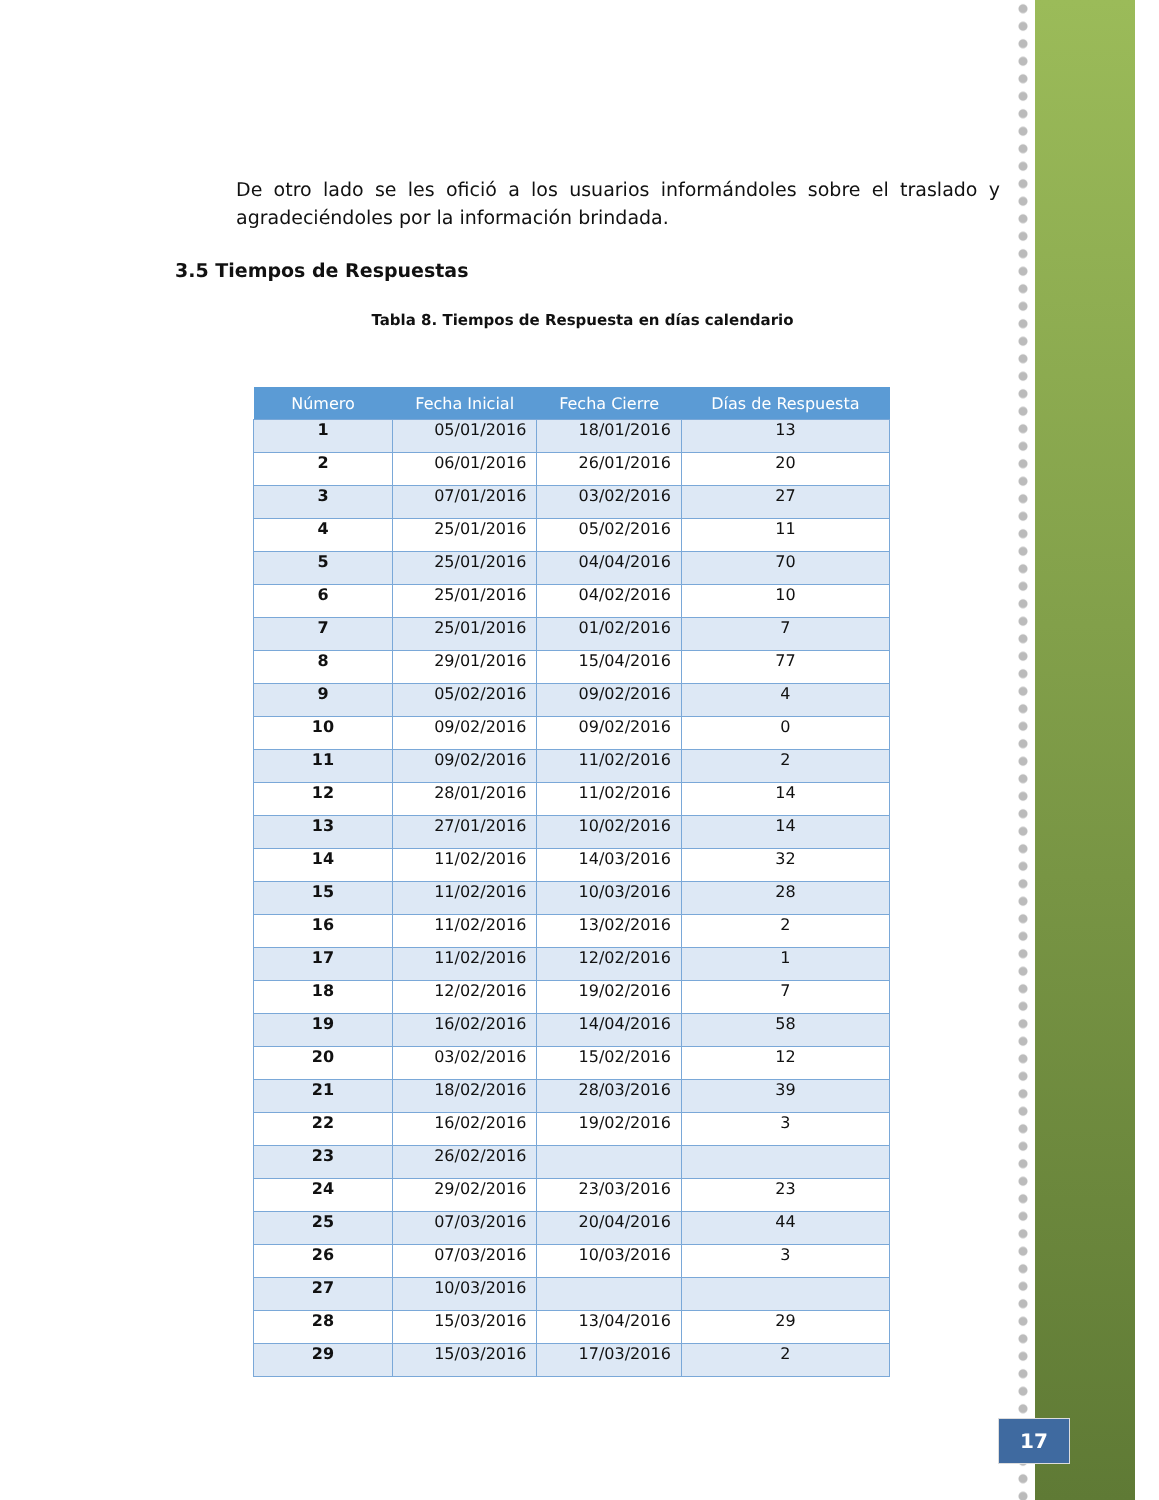De otro lado se les ofició a los usuarios informándoles sobre el traslado y agradeciéndoles por la información brindada.
3.5 Tiempos de Respuestas
Tabla 8. Tiempos de Respuesta en días calendario
| Número | Fecha Inicial | Fecha Cierre | Días de Respuesta |
| --- | --- | --- | --- |
| 1 | 05/01/2016 | 18/01/2016 | 13 |
| 2 | 06/01/2016 | 26/01/2016 | 20 |
| 3 | 07/01/2016 | 03/02/2016 | 27 |
| 4 | 25/01/2016 | 05/02/2016 | 11 |
| 5 | 25/01/2016 | 04/04/2016 | 70 |
| 6 | 25/01/2016 | 04/02/2016 | 10 |
| 7 | 25/01/2016 | 01/02/2016 | 7 |
| 8 | 29/01/2016 | 15/04/2016 | 77 |
| 9 | 05/02/2016 | 09/02/2016 | 4 |
| 10 | 09/02/2016 | 09/02/2016 | 0 |
| 11 | 09/02/2016 | 11/02/2016 | 2 |
| 12 | 28/01/2016 | 11/02/2016 | 14 |
| 13 | 27/01/2016 | 10/02/2016 | 14 |
| 14 | 11/02/2016 | 14/03/2016 | 32 |
| 15 | 11/02/2016 | 10/03/2016 | 28 |
| 16 | 11/02/2016 | 13/02/2016 | 2 |
| 17 | 11/02/2016 | 12/02/2016 | 1 |
| 18 | 12/02/2016 | 19/02/2016 | 7 |
| 19 | 16/02/2016 | 14/04/2016 | 58 |
| 20 | 03/02/2016 | 15/02/2016 | 12 |
| 21 | 18/02/2016 | 28/03/2016 | 39 |
| 22 | 16/02/2016 | 19/02/2016 | 3 |
| 23 | 26/02/2016 | | |
| 24 | 29/02/2016 | 23/03/2016 | 23 |
| 25 | 07/03/2016 | 20/04/2016 | 44 |
| 26 | 07/03/2016 | 10/03/2016 | 3 |
| 27 | 10/03/2016 | | |
| 28 | 15/03/2016 | 13/04/2016 | 29 |
| 29 | 15/03/2016 | 17/03/2016 | 2 |
17